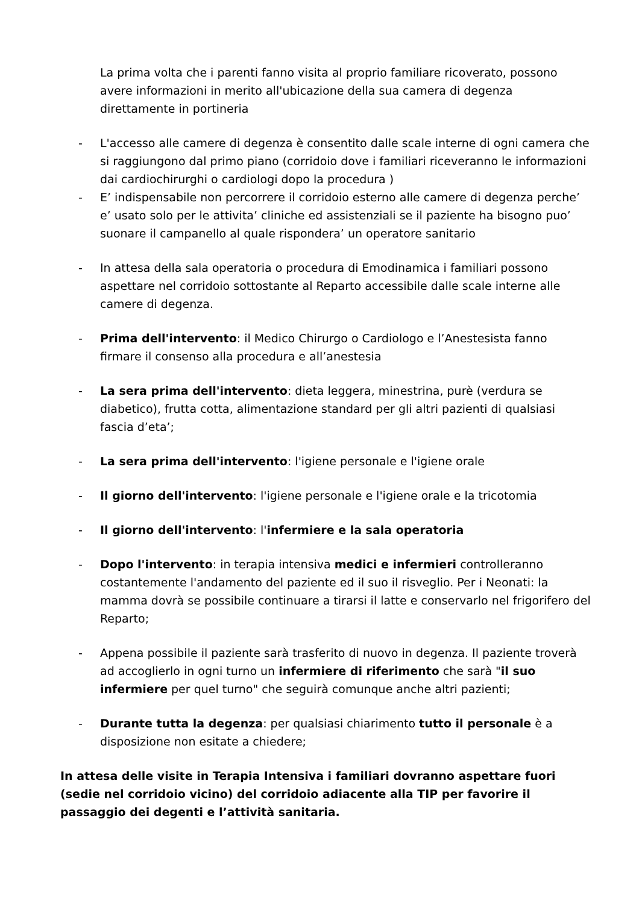La prima volta che i parenti fanno visita al proprio familiare ricoverato, possono avere informazioni in merito all'ubicazione della sua camera di degenza direttamente in portineria
- L'accesso alle camere di degenza è consentito dalle scale interne di ogni camera che si raggiungono dal primo piano (corridoio dove i familiari riceveranno le informazioni dai cardiochirurghi o cardiologi dopo la procedura )
- E’ indispensabile non percorrere il corridoio esterno alle camere di degenza perche’ e’ usato solo per le attivita’ cliniche ed assistenziali se il paziente ha bisogno puo’ suonare il campanello al quale rispondera’ un operatore sanitario
- In attesa della sala operatoria o procedura di Emodinamica i familiari possono aspettare nel corridoio sottostante al Reparto accessibile dalle scale interne alle camere di degenza.
- Prima dell'intervento: il Medico Chirurgo o Cardiologo e l’Anestesista fanno firmare il consenso alla procedura e all’anestesia
- La sera prima dell'intervento: dieta leggera, minestrina, purè (verdura se diabetico), frutta cotta, alimentazione standard per gli altri pazienti di qualsiasi fascia d’eta’;
- La sera prima dell'intervento: l'igiene personale e l'igiene orale
- Il giorno dell'intervento: l'igiene personale e l'igiene orale e la tricotomia
- Il giorno dell'intervento: l'infermiere e la sala operatoria
- Dopo l'intervento: in terapia intensiva medici e infermieri controlleranno costantemente l'andamento del paziente ed il suo il risveglio. Per i Neonati: la mamma dovrà se possibile continuare a tirarsi il latte e conservarlo nel frigorifero del Reparto;
- Appena possibile il paziente sarà trasferito di nuovo in degenza. Il paziente troverà ad accoglierlo in ogni turno un infermiere di riferimento che sarà "il suo infermiere per quel turno" che seguirà comunque anche altri pazienti;
- Durante tutta la degenza: per qualsiasi chiarimento tutto il personale è a disposizione non esitate a chiedere;
In attesa delle visite in Terapia Intensiva i familiari dovranno aspettare fuori (sedie nel corridoio vicino) del corridoio adiacente alla TIP per favorire il passaggio dei degenti e l’attività sanitaria.